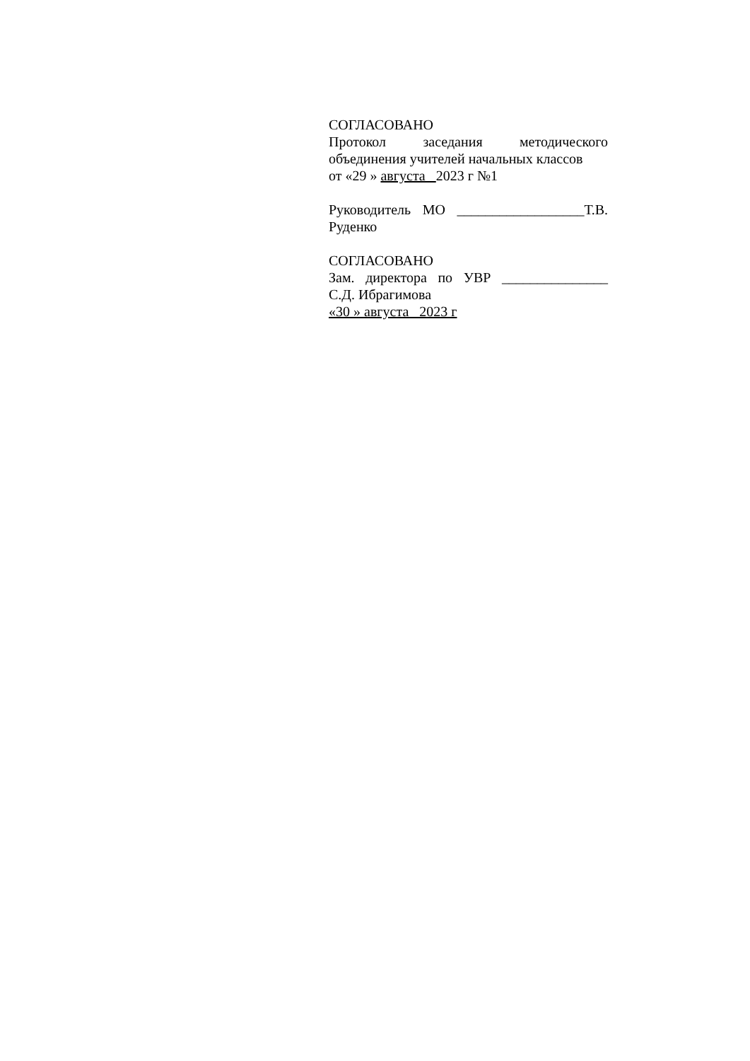СОГЛАСОВАНО
Протокол заседания методического
объединения учителей начальных классов
от «29 » августа 2023 г №1
Руководитель МО __________________Т.В.
Руденко
СОГЛАСОВАНО
Зам. директора по УВР _______________
С.Д. Ибрагимова
«30 » августа 2023 г